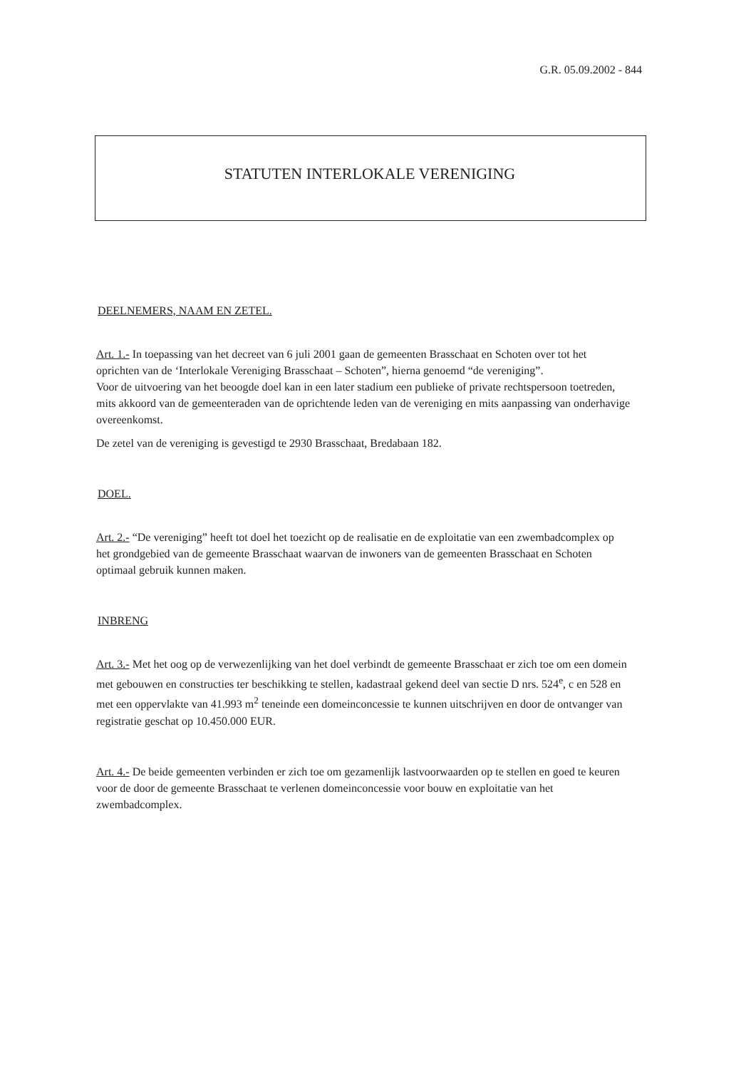G.R. 05.09.2002 - 844
STATUTEN INTERLOKALE VERENIGING
DEELNEMERS, NAAM EN ZETEL.
Art. 1.- In toepassing van het decreet van 6 juli 2001 gaan de gemeenten Brasschaat en Schoten over tot het oprichten van de ‘Interlokale Vereniging Brasschaat – Schoten”, hierna genoemd “de vereniging”.
Voor de uitvoering van het beoogde doel kan in een later stadium een publieke of private rechtspersoon toetreden, mits akkoord van de gemeenteraden van de oprichtende leden van de vereniging en mits aanpassing van onderhavige overeenkomst.
De zetel van de vereniging is gevestigd te 2930 Brasschaat, Bredabaan 182.
DOEL.
Art. 2.- “De vereniging” heeft tot doel het toezicht op de realisatie en de exploitatie van een zwembadcomplex op het grondgebied van de gemeente Brasschaat waarvan de inwoners van de gemeenten Brasschaat en Schoten optimaal gebruik kunnen maken.
INBRENG
Art. 3.- Met het oog op de verwezenlijking van het doel verbindt de gemeente Brasschaat er zich toe om een domein met gebouwen en constructies ter beschikking te stellen, kadastraal gekend deel van sectie D nrs. 524<sup>e</sup>, c en 528 en met een oppervlakte van 41.993 m<sup>2</sup> teneinde een domeinconcessie te kunnen uitschrijven en door de ontvanger van registratie geschat op 10.450.000 EUR.
Art. 4.- De beide gemeenten verbinden er zich toe om gezamenlijk lastvoorwaarden op te stellen en goed te keuren voor de door de gemeente Brasschaat te verlenen domeinconcessie voor bouw en exploitatie van het zwembadcomplex.